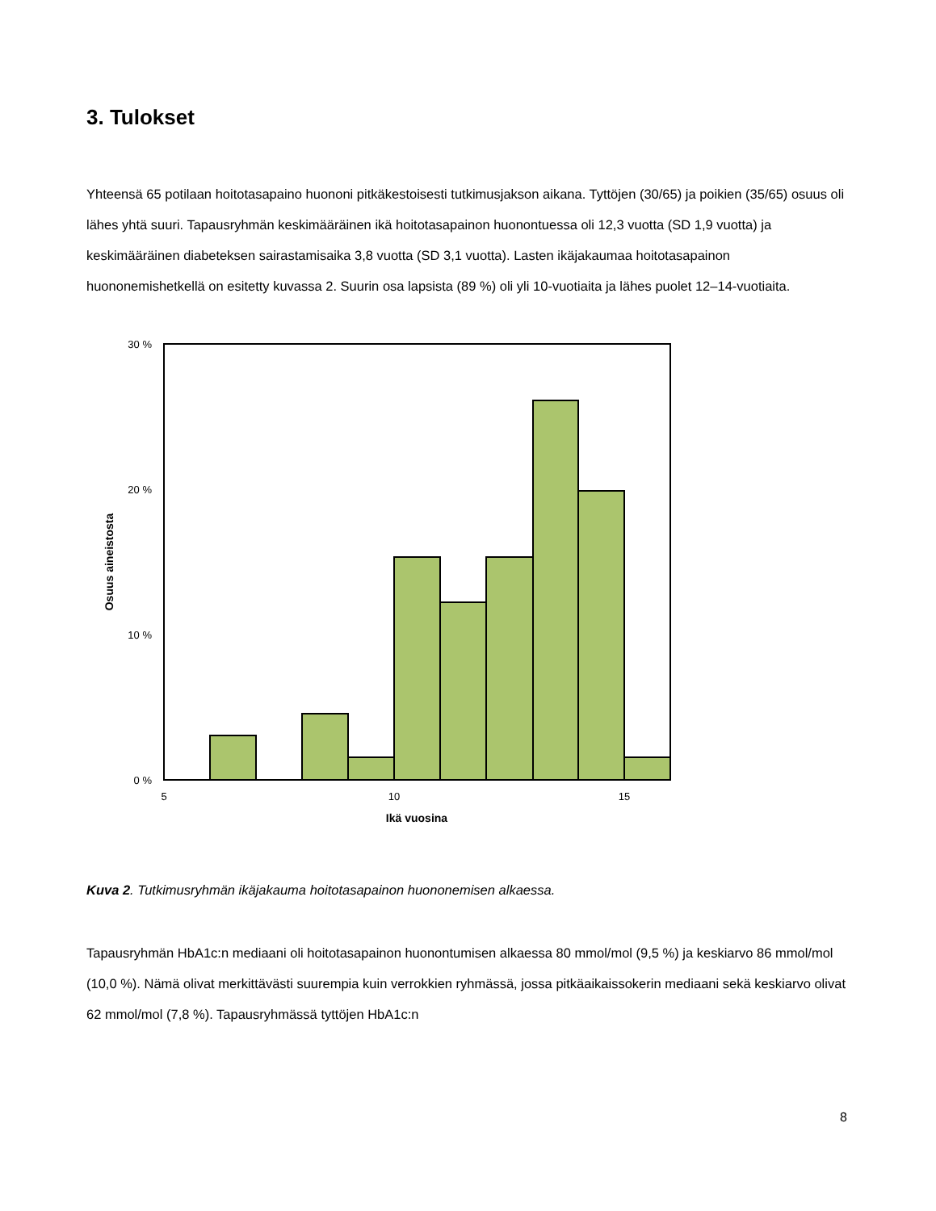3. Tulokset
Yhteensä 65 potilaan hoitotasapaino huononi pitkäkestoisesti tutkimusjakson aikana. Tyttöjen (30/65) ja poikien (35/65) osuus oli lähes yhtä suuri. Tapausryhmän keskimääräinen ikä hoitotasapainon huonontuessa oli 12,3 vuotta (SD 1,9 vuotta) ja keskimääräinen diabeteksen sairastamisaika 3,8 vuotta (SD 3,1 vuotta). Lasten ikäjakaumaa hoitotasapainon huononemishetkellä on esitetty kuvassa 2. Suurin osa lapsista (89 %) oli yli 10-vuotiaita ja lähes puolet 12–14-vuotiaita.
30 %
20 %
10 %
0 %
5
10
15
Ikä vuosina
Osuus aineistosta
Kuva 2. Tutkimusryhmän ikäjakauma hoitotasapainon huononemisen alkaessa.
Tapausryhmän HbA1c:n mediaani oli hoitotasapainon huonontumisen alkaessa 80 mmol/mol (9,5 %) ja keskiarvo 86 mmol/mol (10,0 %). Nämä olivat merkittävästi suurempia kuin verrokkien ryhmässä, jossa pitkäaikaissokerin mediaani sekä keskiarvo olivat 62 mmol/mol (7,8 %). Tapausryhmässä tyttöjen HbA1c:n
8